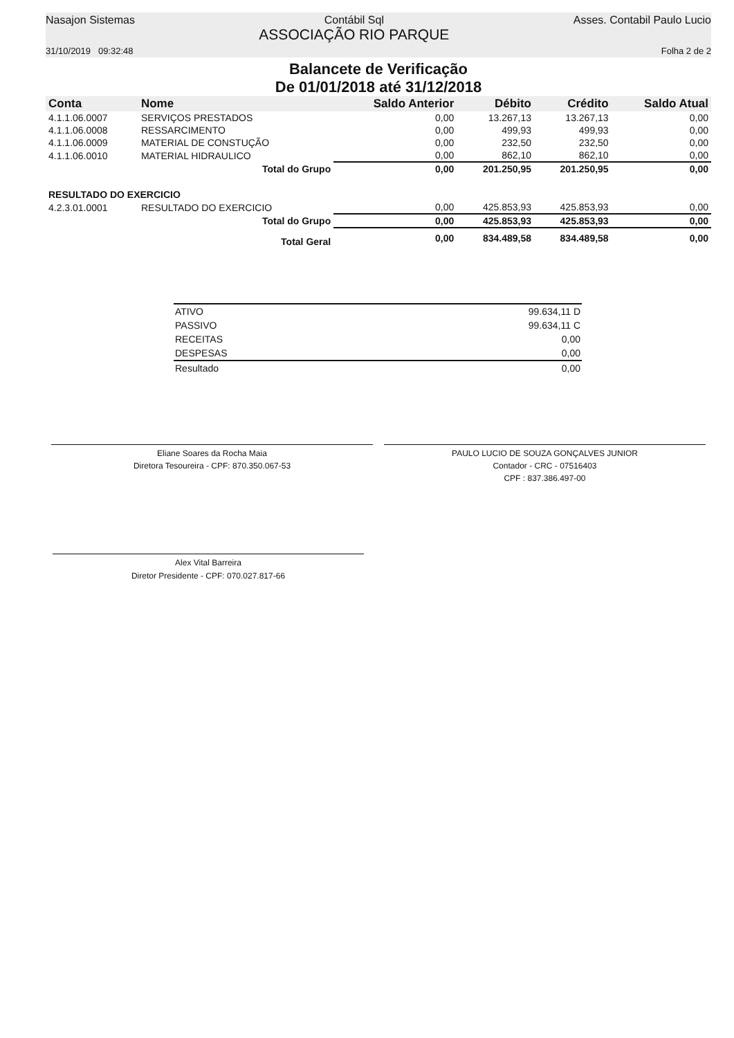Nasajon Sistemas Contábil Sql
ASSOCIAÇÃO RIO PARQUE
Asses. Contabil Paulo Lucio
31/10/2019 09:32:48 Folha 2 de 2
Balancete de Verificação
De 01/01/2018 até 31/12/2018
| Conta | Nome | Saldo Anterior | Débito | Crédito | Saldo Atual |
| --- | --- | --- | --- | --- | --- |
| 4.1.1.06.0007 | SERVIÇOS PRESTADOS | 0,00 | 13.267,13 | 13.267,13 | 0,00 |
| 4.1.1.06.0008 | RESSARCIMENTO | 0,00 | 499,93 | 499,93 | 0,00 |
| 4.1.1.06.0009 | MATERIAL DE CONSTUÇÃO | 0,00 | 232,50 | 232,50 | 0,00 |
| 4.1.1.06.0010 | MATERIAL HIDRAULICO | 0,00 | 862,10 | 862,10 | 0,00 |
| | Total do Grupo | 0,00 | 201.250,95 | 201.250,95 | 0,00 |
| RESULTADO DO EXERCICIO | | | | | |
| 4.2.3.01.0001 | RESULTADO DO EXERCICIO | 0,00 | 425.853,93 | 425.853,93 | 0,00 |
| | Total do Grupo | 0,00 | 425.853,93 | 425.853,93 | 0,00 |
| | Total Geral | 0,00 | 834.489,58 | 834.489,58 | 0,00 |
| ATIVO | 99.634,11 D |
| PASSIVO | 99.634,11 C |
| RECEITAS | 0,00 |
| DESPESAS | 0,00 |
| Resultado | 0,00 |
Eliane Soares da Rocha Maia
Diretora Tesoureira - CPF: 870.350.067-53
PAULO LUCIO DE SOUZA GONÇALVES JUNIOR
Contador - CRC - 07516403
CPF : 837.386.497-00
Alex Vital Barreira
Diretor Presidente - CPF: 070.027.817-66